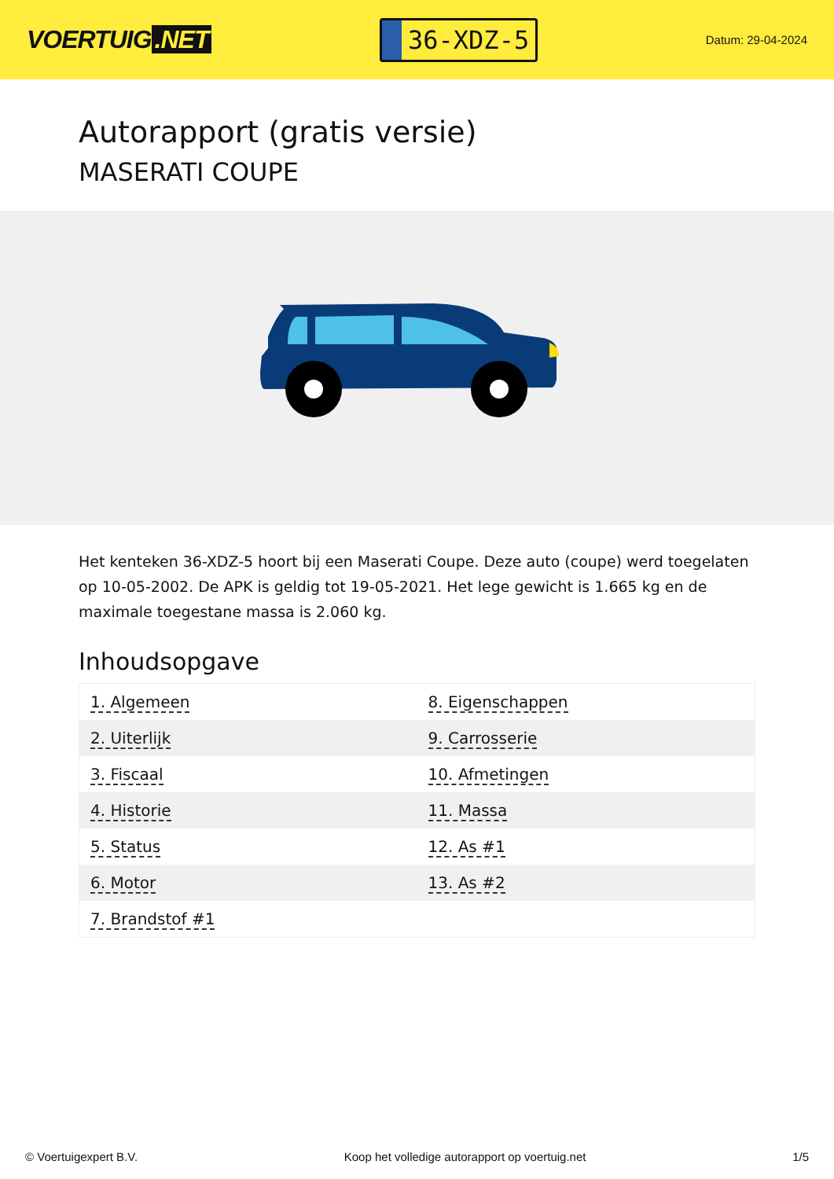VOERTUIG.NET
36-XDZ-5
Datum: 29-04-2024
Autorapport (gratis versie)
MASERATI COUPE
Het kenteken 36-XDZ-5 hoort bij een Maserati Coupe. Deze auto (coupe) werd toegelaten op 10-05-2002. De APK is geldig tot 19-05-2021. Het lege gewicht is 1.665 kg en de maximale toegestane massa is 2.060 kg.
Inhoudsopgave
| 1. Algemeen | 8. Eigenschappen |
| 2. Uiterlijk | 9. Carrosserie |
| 3. Fiscaal | 10. Afmetingen |
| 4. Historie | 11. Massa |
| 5. Status | 12. As #1 |
| 6. Motor | 13. As #2 |
| 7. Brandstof #1 | |
© Voertuigexpert B.V. Koop het volledige autorapport op voertuig.net 1/5